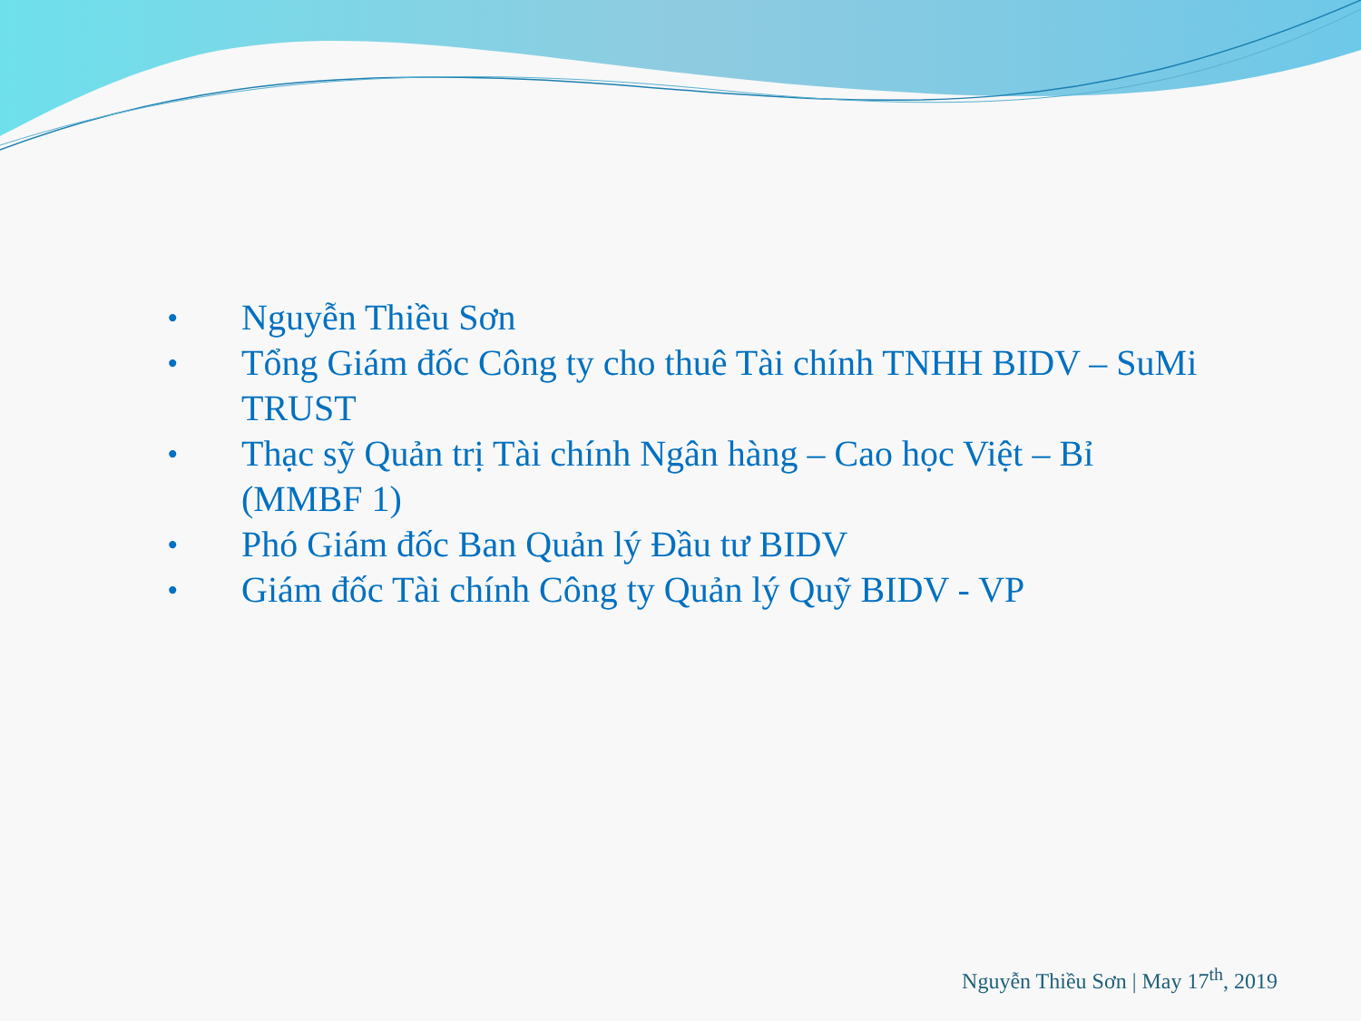• Nguyễn Thiều Sơn
• Tổng Giám đốc Công ty cho thuê Tài chính TNHH BIDV – SuMi TRUST
• Thạc sỹ Quản trị Tài chính Ngân hàng – Cao học Việt – Bỉ (MMBF 1)
• Phó Giám đốc Ban Quản lý Đầu tư BIDV
• Giám đốc Tài chính Công ty Quản lý Quỹ BIDV - VP
Nguyễn Thiều Sơn | May 17<sup>th</sup>, 2019